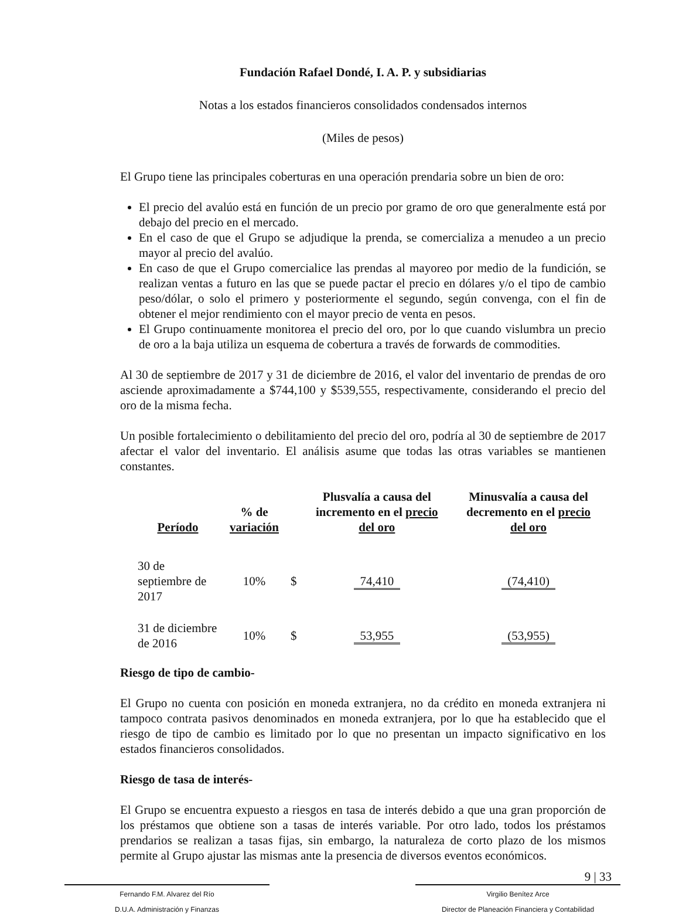Fundación Rafael Dondé, I. A. P. y subsidiarias
Notas a los estados financieros consolidados condensados internos
(Miles de pesos)
El Grupo tiene las principales coberturas en una operación prendaria sobre un bien de oro:
El precio del avalúo está en función de un precio por gramo de oro que generalmente está por debajo del precio en el mercado.
En el caso de que el Grupo se adjudique la prenda, se comercializa a menudeo a un precio mayor al precio del avalúo.
En caso de que el Grupo comercialice las prendas al mayoreo por medio de la fundición, se realizan ventas a futuro en las que se puede pactar el precio en dólares y/o el tipo de cambio peso/dólar, o solo el primero y posteriormente el segundo, según convenga, con el fin de obtener el mejor rendimiento con el mayor precio de venta en pesos.
El Grupo continuamente monitorea el precio del oro, por lo que cuando vislumbra un precio de oro a la baja utiliza un esquema de cobertura a través de forwards de commodities.
Al 30 de septiembre de 2017 y 31 de diciembre de 2016, el valor del inventario de prendas de oro asciende aproximadamente a $744,100 y $539,555, respectivamente, considerando el precio del oro de la misma fecha.
Un posible fortalecimiento o debilitamiento del precio del oro, podría al 30 de septiembre de 2017 afectar el valor del inventario. El análisis asume que todas las otras variables se mantienen constantes.
| Período | % de variación | | Plusvalía a causa del incremento en el precio del oro | Minusvalía a causa del decremento en el precio del oro |
| --- | --- | --- | --- | --- |
| 30 de septiembre de 2017 | 10% | $ | 74,410 | (74,410) |
| 31 de diciembre de 2016 | 10% | $ | 53,955 | (53,955) |
Riesgo de tipo de cambio-
El Grupo no cuenta con posición en moneda extranjera, no da crédito en moneda extranjera ni tampoco contrata pasivos denominados en moneda extranjera, por lo que ha establecido que el riesgo de tipo de cambio es limitado por lo que no presentan un impacto significativo en los estados financieros consolidados.
Riesgo de tasa de interés-
El Grupo se encuentra expuesto a riesgos en tasa de interés debido a que una gran proporción de los préstamos que obtiene son a tasas de interés variable. Por otro lado, todos los préstamos prendarios se realizan a tasas fijas, sin embargo, la naturaleza de corto plazo de los mismos permite al Grupo ajustar las mismas ante la presencia de diversos eventos económicos.
9 | 33
Fernando F.M. Alvarez del Río
D.U.A. Administración y Finanzas
Virgilio Benítez Arce
Director de Planeación Financiera y Contabilidad